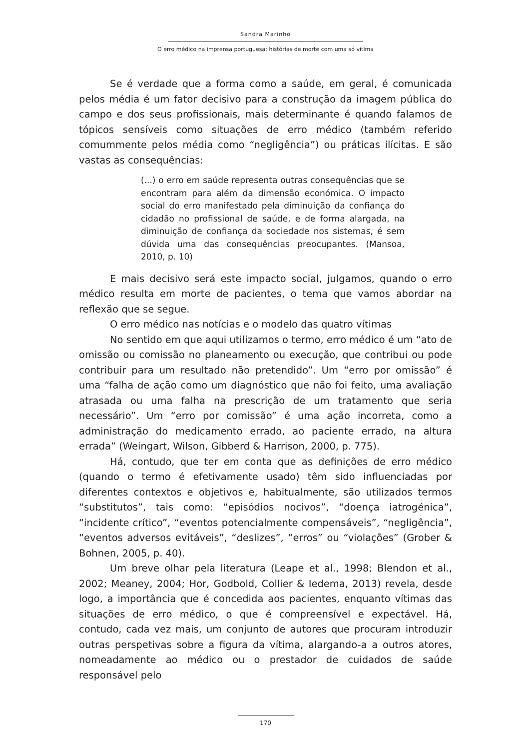Sandra Marinho
O erro médico na imprensa portuguesa: histórias de morte com uma só vítima
Se é verdade que a forma como a saúde, em geral, é comunicada pelos média é um fator decisivo para a construção da imagem pública do campo e dos seus profissionais, mais determinante é quando falamos de tópicos sensíveis como situações de erro médico (também referido comummente pelos média como “negligência”) ou práticas ilícitas. E são vastas as consequências:
(...) o erro em saúde representa outras consequências que se encontram para além da dimensão económica. O impacto social do erro manifestado pela diminuição da confiança do cidadão no profissional de saúde, e de forma alargada, na diminuição de confiança da sociedade nos sistemas, é sem dúvida uma das consequências preocupantes. (Mansoa, 2010, p. 10)
E mais decisivo será este impacto social, julgamos, quando o erro médico resulta em morte de pacientes, o tema que vamos abordar na reflexão que se segue.
O erro médico nas notícias e o modelo das quatro vítimas
No sentido em que aqui utilizamos o termo, erro médico é um “ato de omissão ou comissão no planeamento ou execução, que contribui ou pode contribuir para um resultado não pretendido”. Um “erro por omissão” é uma “falha de ação como um diagnóstico que não foi feito, uma avaliação atrasada ou uma falha na prescrição de um tratamento que seria necessário”. Um “erro por comissão” é uma ação incorreta, como a administração do medicamento errado, ao paciente errado, na altura errada” (Weingart, Wilson, Gibberd & Harrison, 2000, p. 775).
Há, contudo, que ter em conta que as definições de erro médico (quando o termo é efetivamente usado) têm sido influenciadas por diferentes contextos e objetivos e, habitualmente, são utilizados termos “substitutos”, tais como: “episódios nocivos”, “doença iatrogénica”, “incidente crítico”, “eventos potencialmente compensáveis”, “negligência”, “eventos adversos evitáveis”, “deslizes”, “erros” ou “violações” (Grober & Bohnen, 2005, p. 40).
Um breve olhar pela literatura (Leape et al., 1998; Blendon et al., 2002; Meaney, 2004; Hor, Godbold, Collier & Iedema, 2013) revela, desde logo, a importância que é concedida aos pacientes, enquanto vítimas das situações de erro médico, o que é compreensível e expectável. Há, contudo, cada vez mais, um conjunto de autores que procuram introduzir outras perspetivas sobre a figura da vítima, alargando-a a outros atores, nomeadamente ao médico ou o prestador de cuidados de saúde responsável pelo
170